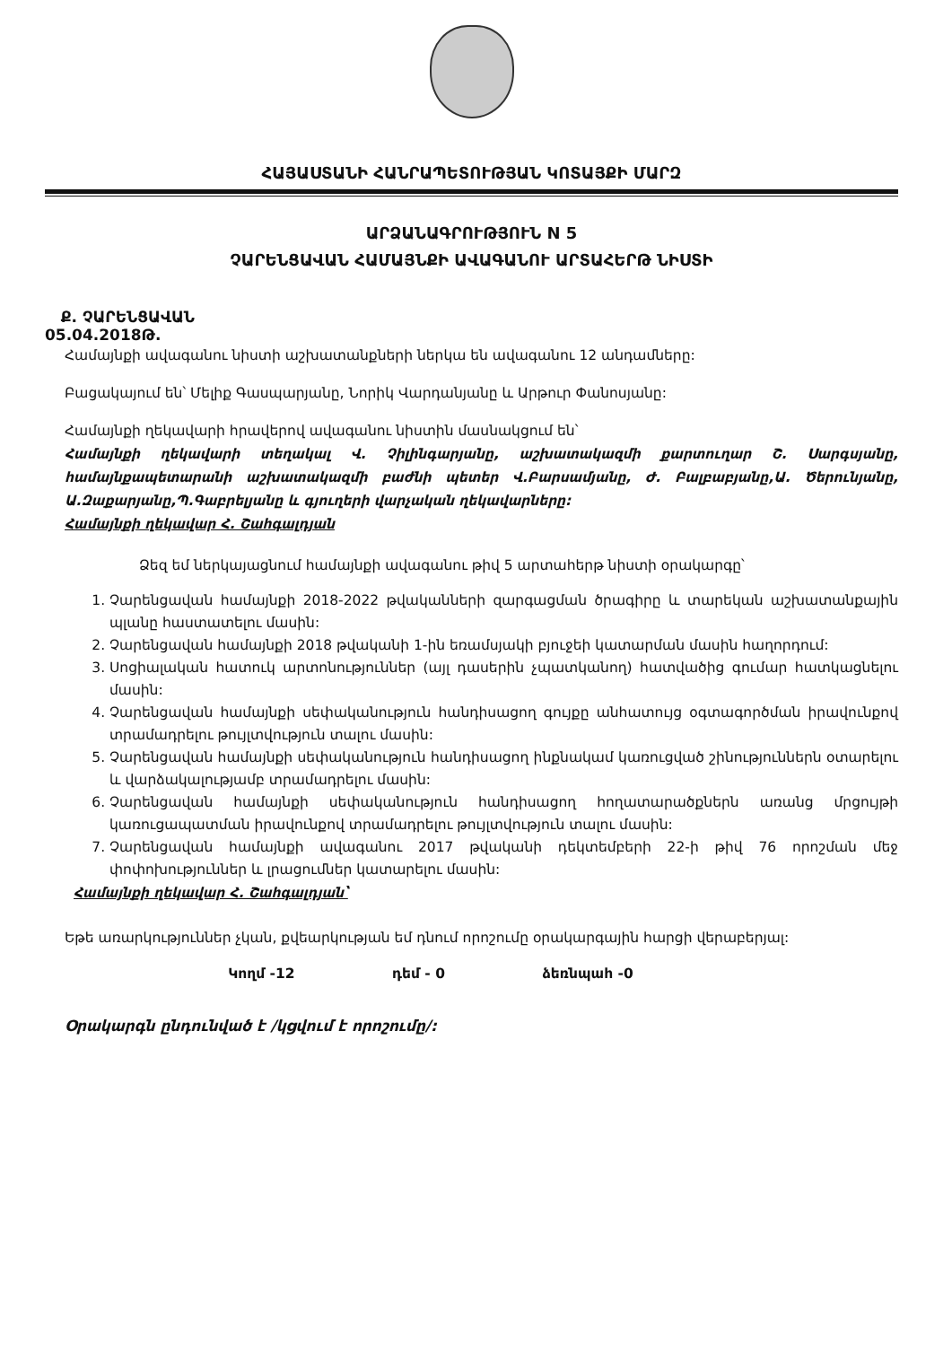ՀԱՅԱՍՏԱՆԻ ՀԱՆՐԱՊԵՏՈՒԹՅԱՆ ԿՈՏԱՅՔԻ ՄԱՐԶ
ԱՐՁԱՆԱԳՐՈՒԹՅՈՒՆ N 5
ՉԱՐԵՆՑԱՎԱՆ ՀԱՄԱՅՆՔԻ ԱՎԱԳԱՆՈՒ ԱՐՏԱՀԵՐԹ ՆԻՍՏԻ
Ք. ՉԱՐԵՆՑԱՎԱՆ
05.04.2018Թ.
Համայնքի ավագանու նիստի աշխատանքների ներկա են ավագանու 12 անդամները:
Բացակայում են՝ Մելիք Գասպարյանը, Նորիկ Վարդանյանը և Արթուր Փանոսյանը:
Համայնքի ղեկավարի հրավերով ավագանու նիստին մասնակցում են՝
Համայնքի ղեկավարի տեղակալ Վ. Չիլինգարյանը, աշխատակազմի քարտուղար Շ. Սարգսյանը, համայնքապետարանի աշխատակազմի բաժնի պետեր Վ.Բարսամյանը, Ժ. Բալբաբյանը,Ա. Ծերունյանը, Ա.Զաքարյանը,Պ.Գաբրելյանը և գյուղերի վարչական ղեկավարները:
Համայնքի ղեկավար Հ. Շահգալդյան
Ձեզ եմ ներկայացնում համայնքի ավագանու թիվ 5 արտահերթ նիստի օրակարգը՝
1. Չարենցավան համայնքի 2018-2022 թվականների զարգացման ծրագիրը և տարեկան աշխատանքային պլանը հաստատելու մասին:
2. Չարենցավան համայնքի 2018 թվականի 1-ին եռամսյակի բյուջեի կատարման մասին հաղորդում:
3. Սոցիալական հատուկ արտոնություններ (այլ դասերին չպատկանող) հատվածից գումար հատկացնելու մասին:
4. Չարենցավան համայնքի սեփականություն հանդիսացող գույքը անհատույց օգտագործման իրավունքով տրամադրելու թույլտվություն տալու մասին:
5. Չարենցավան համայնքի սեփականություն հանդիսացող ինքնակամ կառուցված շինություններն օտարելու և վարձակալությամբ տրամադրելու մասին:
6. Չարենցավան համայնքի սեփականություն հանդիսացող հողատարածքներն առանց մրցույթի կառուցապատման իրավունքով տրամադրելու թույլտվություն տալու մասին:
7. Չարենցավան համայնքի ավագանու 2017 թվականի դեկտեմբերի 22-ի թիվ 76 որոշման մեջ փոփոխություններ և լրացումներ կատարելու մասին:
Համայնքի ղեկավար Հ. Շահգալդյան՝
Եթե առարկություններ չկան, քվեարկության եմ դնում որոշումը օրակարգային հարցի վերաբերյալ:
Կողմ -12 դեմ - 0 ձեռնպահ -0
Օրակարգն ընդունված է /կցվում է որոշումը/: